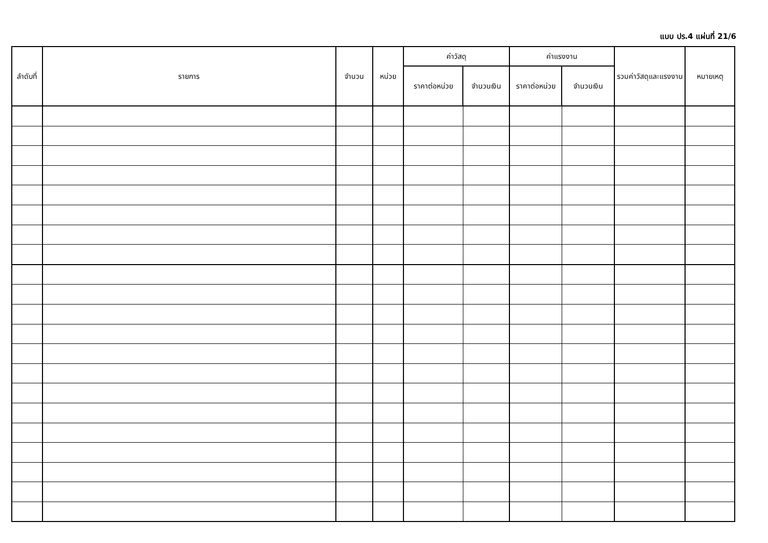แบบ ปร.4 แผ่นที่ 21/6
| ลำดับที่ | รายการ | จำนวน | หน่วย | ค่าวัสดุ | | ค่าแรงงาน | | รวมค่าวัสดุและแรงงาน | หมายเหตุ |
| --- | --- | --- | --- | --- | --- | --- | --- | --- | --- |
| | | | | ราคาต่อหน่วย | จำนวนเงิน | ราคาต่อหน่วย | จำนวนเงิน | | |